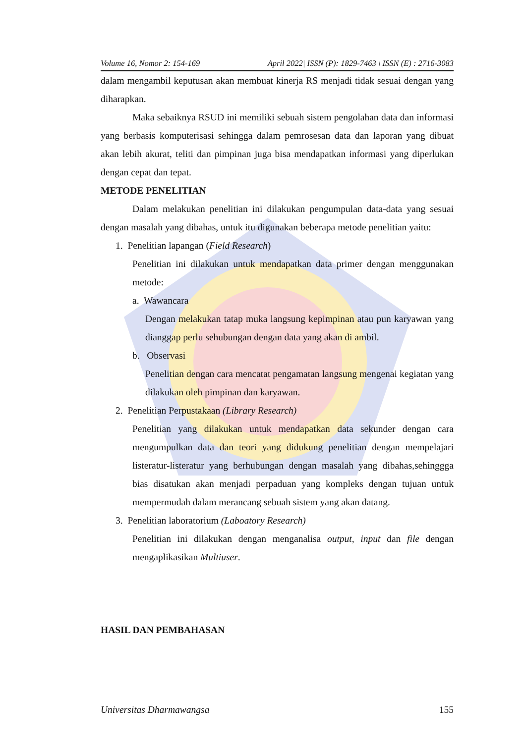Volume 16, Nomor 2: 154-169 April 2022| ISSN (P): 1829-7463 \ ISSN (E) : 2716-3083
dalam mengambil keputusan akan membuat kinerja RS menjadi tidak sesuai dengan yang diharapkan.
Maka sebaiknya RSUD ini memiliki sebuah sistem pengolahan data dan informasi yang berbasis komputerisasi sehingga dalam pemrosesan data dan laporan yang dibuat akan lebih akurat, teliti dan pimpinan juga bisa mendapatkan informasi yang diperlukan dengan cepat dan tepat.
METODE PENELITIAN
Dalam melakukan penelitian ini dilakukan pengumpulan data-data yang sesuai dengan masalah yang dibahas, untuk itu digunakan beberapa metode penelitian yaitu:
1. Penelitian lapangan (Field Research)
Penelitian ini dilakukan untuk mendapatkan data primer dengan menggunakan metode:
a. Wawancara
Dengan melakukan tatap muka langsung kepimpinan atau pun karyawan yang dianggap perlu sehubungan dengan data yang akan di ambil.
b. Observasi
Penelitian dengan cara mencatat pengamatan langsung mengenai kegiatan yang dilakukan oleh pimpinan dan karyawan.
2. Penelitian Perpustakaan (Library Research)
Penelitian yang dilakukan untuk mendapatkan data sekunder dengan cara mengumpulkan data dan teori yang didukung penelitian dengan mempelajari listeratur-listeratur yang berhubungan dengan masalah yang dibahas,sehinggga bias disatukan akan menjadi perpaduan yang kompleks dengan tujuan untuk mempermudah dalam merancang sebuah sistem yang akan datang.
3. Penelitian laboratorium (Laboatory Research)
Penelitian ini dilakukan dengan menganalisa output, input dan file dengan mengaplikasikan Multiuser.
HASIL DAN PEMBAHASAN
Universitas Dharmawangsa 155